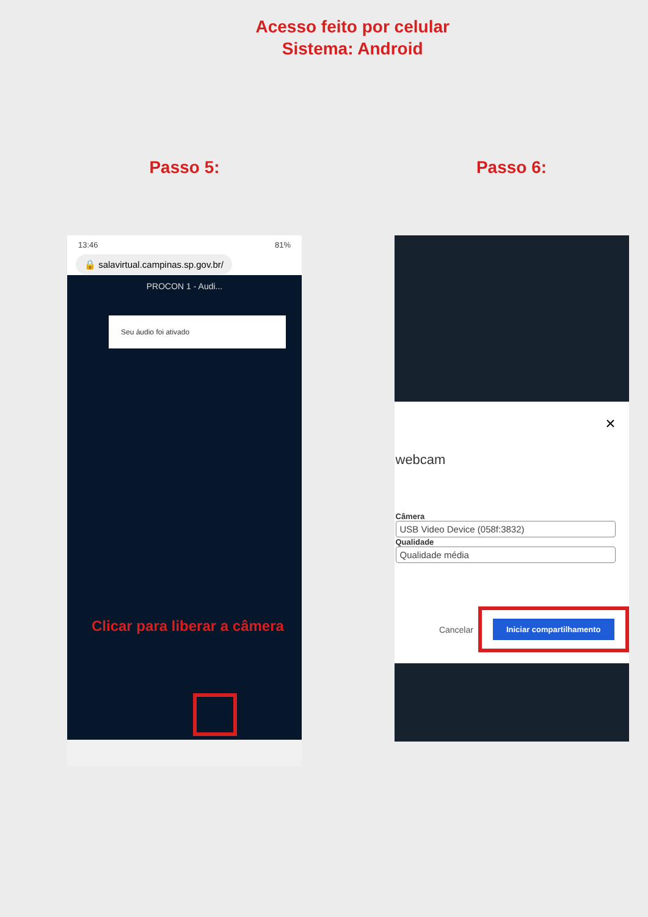Acesso feito por celular
Sistema: Android
Passo 5:
13:46 81%
🔒 salavirtual.campinas.sp.gov.br/
PROCON 1 - Audi...
Seu áudio foi ativado
Clicar para liberar a câmera
Passo 6:
×
webcam
Câmera
USB Video Device (058f:3832)
Qualidade
Qualidade média
Cancelar Iniciar compartilhamento